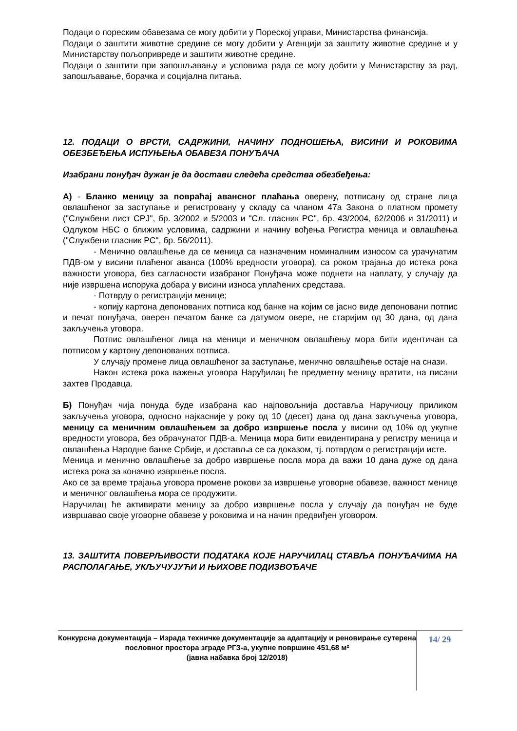Подаци о пореским обавезама се могу добити у Пореској управи, Министарства финансија.
Подаци о заштити животне средине се могу добити у Агенцији за заштиту животне средине и у Министарству пољопривреде и заштити животне средине.
Подаци о заштити при запошљавању и условима рада се могу добити у Министарству за рад, запошљавање, борачка и социјална питања.
12. ПОДАЦИ О ВРСТИ, САДРЖИНИ, НАЧИНУ ПОДНОШЕЊА, ВИСИНИ И РОКОВИМА ОБЕЗБЕЂЕЊА ИСПУЊЕЊА ОБАВЕЗА ПОНУЂАЧА
Изабрани понуђач дужан је да достави следећа средства обезбеђења:
А) - Бланко меницу за повраћај авансног плаћања оверену, потписану од стране лица овлашћеног за заступање и регистровану у складу са чланом 47а Закона о платном промету ("Службени лист СРЈ", бр. 3/2002 и 5/2003 и "Сл. гласник РС", бр. 43/2004, 62/2006 и 31/2011) и Одлуком НБС о ближим условима, садржини и начину вођења Регистра меница и овлашћења ("Службени гласник РС", бр. 56/2011).
- Менично овлашћење да се меница са назначеним номиналним износом са урачунатим ПДВ-ом у висини плаћеног аванса (100% вредности уговора), са роком трајања до истека рока важности уговора, без сагласности изабраног Понуђача може поднети на наплату, у случају да није извршена испорука добара у висини износа уплаћених средстава.
- Потврду о регистрацији менице;
- копију картона депонованих потписа код банке на којим се јасно виде депоновани потпис и печат понуђача, оверен печатом банке са датумом овере, не старијим од 30 дана, од дана закључења уговора.
Потпис овлашћеног лица на меници и меничном овлашћењу мора бити идентичан са потписом у картону депонованих потписа.
У случају промене лица овлашћеног за заступање, менично овлашћење остаје на снази.
Након истека рока важења уговора Наруђилац ће предметну меницу вратити, на писани захтев Продавца.
Б) Понуђач чија понуда буде изабрана као најповољнија доставља Наручиоцу приликом закључења уговора, односно најкасније у року од 10 (десет) дана од дана закључења уговора, меницу са меничним овлашћењем за добро извршење посла у висини од 10% од укупне вредности уговора, без обрачунатог ПДВ-а. Меница мора бити евидентирана у регистру меница и овлашћења Народне банке Србије, и доставља се са доказом, тј. потврдом о регистрацији исте.
Меница и менично овлашћење за добро извршење посла мора да важи 10 дана дуже од дана истека рока за коначно извршење посла.
Ако се за време трајања уговора промене рокови за извршење уговорне обавезе, важност менице и меничног овлашћења мора се продужити.
Наручилац ће активирати меницу за добро извршење посла у случају да понуђач не буде извршавао своје уговорне обавезе у роковима и на начин предвиђен уговором.
13. ЗАШТИТА ПОВЕРЉИВОСТИ ПОДАТАКА КОЈЕ НАРУЧИЛАЦ СТАВЉА ПОНУЂАЧИМА НА РАСПОЛАГАЊЕ, УКЉУЧУЈУЋИ И ЊИХОВЕ ПОДИЗВОЂАЧЕ
Конкурсна документација – Израда техничке документације за адаптацију и реновирање сутерена пословног простора зграде РГЗ-а, укупне површине 451,68 м²
(јавна набавка број 12/2018)
14/ 29